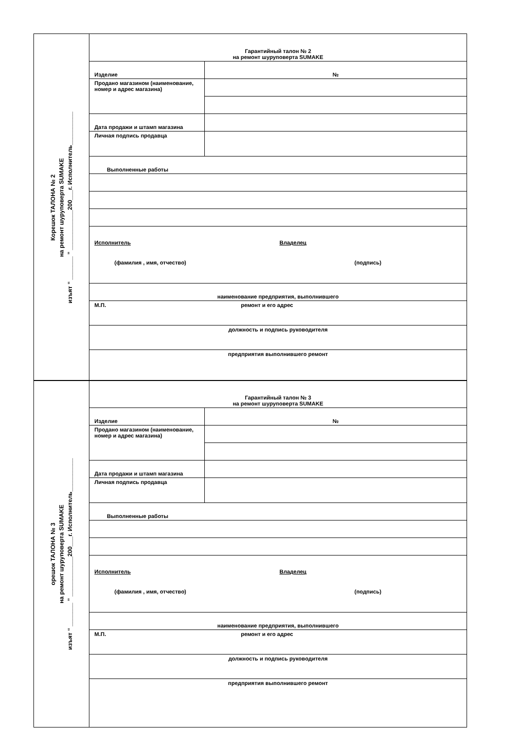Корешок ТАЛОНА № 2
на ремонт шуруповерта SUMAKE
изъят “ _______ ” ____________200___г. Исполнитель__________
| Гарантийный талон № 2 на ремонт шуруповерта SUMAKE | |
| Изделие | № |
| Продано магазином (наименование, номер и адрес магазина) | |
| Дата продажи и штамп магазина | |
| Личная подпись продавца | |
| Выполненные работы | |
| Исполнитель | Владелец |
| (фамилия , имя, отчество) | (подпись) |
| наименование предприятия, выполнившего | |
| М.П. ремонт и его адрес | |
| должность и подпись руководителя | |
| предприятия выполнившего ремонт | |
орешок ТАЛОНА № 3
на ремонт шуруповерта SUMAKE
изъят “ _______ ” ____________200___г. Исполнитель__________
| Гарантийный талон № 3 на ремонт шуруповерта SUMAKE | |
| Изделие | № |
| Продано магазином (наименование, номер и адрес магазина) | |
| Дата продажи и штамп магазина | |
| Личная подпись продавца | |
| Выполненные работы | |
| Исполнитель | Владелец |
| (фамилия , имя, отчество) | (подпись) |
| наименование предприятия, выполнившего | |
| М.П. ремонт и его адрес | |
| должность и подпись руководителя | |
| предприятия выполнившего ремонт | |